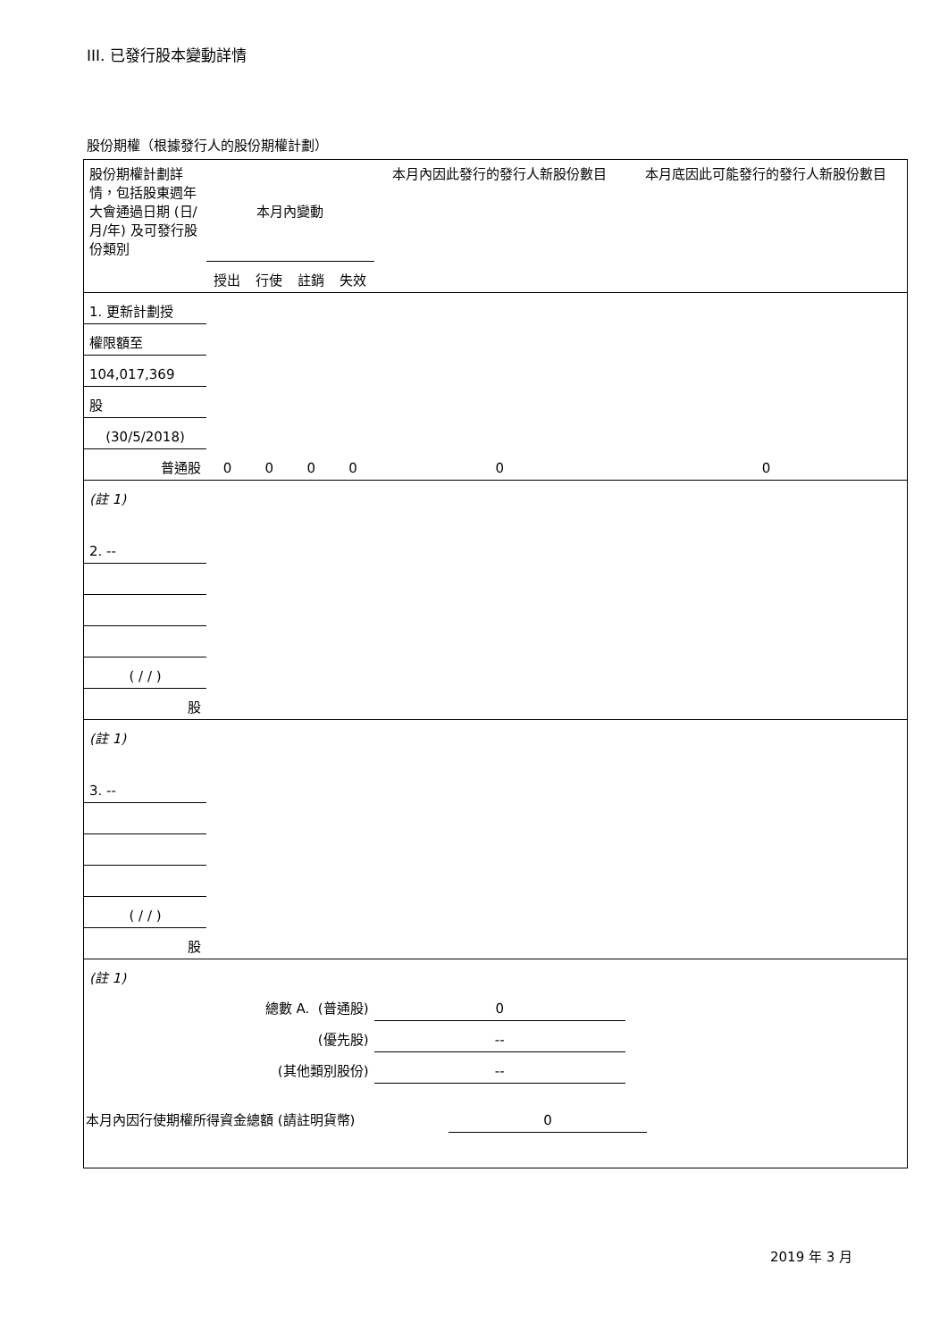III. 已發行股本變動詳情
股份期權（根據發行人的股份期權計劃）
| 股份期權計劃詳情，包括股東週年大會通過日期 (日/月/年) 及可發行股份類別 | 本月內變動 | | | | 本月內因此發行的發行人新股份數目 | 本月底因此可能發行的發行人新股份數目 |
| | 授出 | 行使 | 註銷 | 失效 | | |
| 1. 更新計劃授 | | | | | | |
| 權限額至 | | | | | | |
| 104,017,369 | | | | | | |
| 股 | | | | | | |
| (30/5/2018) | | | | | | |
| 普通股 | 0 | 0 | 0 | 0 | 0 | 0 |
| (註 1) | | | | | | |
| 2. -- | | | | | | |
| ( / / ) | | | | | | |
| 股 | | | | | | |
| (註 1) | | | | | | |
| 3. -- | | | | | | |
| ( / / ) | | | | | | |
| 股 | | | | | | |
| (註 1) | | | | | | |
| 總數 A. (普通股) | | | | | 0 | |
| (優先股) | | | | | -- | |
| (其他類別股份) | | | | | -- | |
| 本月內因行使期權所得資金總額 (請註明貨幣) | 0 | |
2019 年 3 月